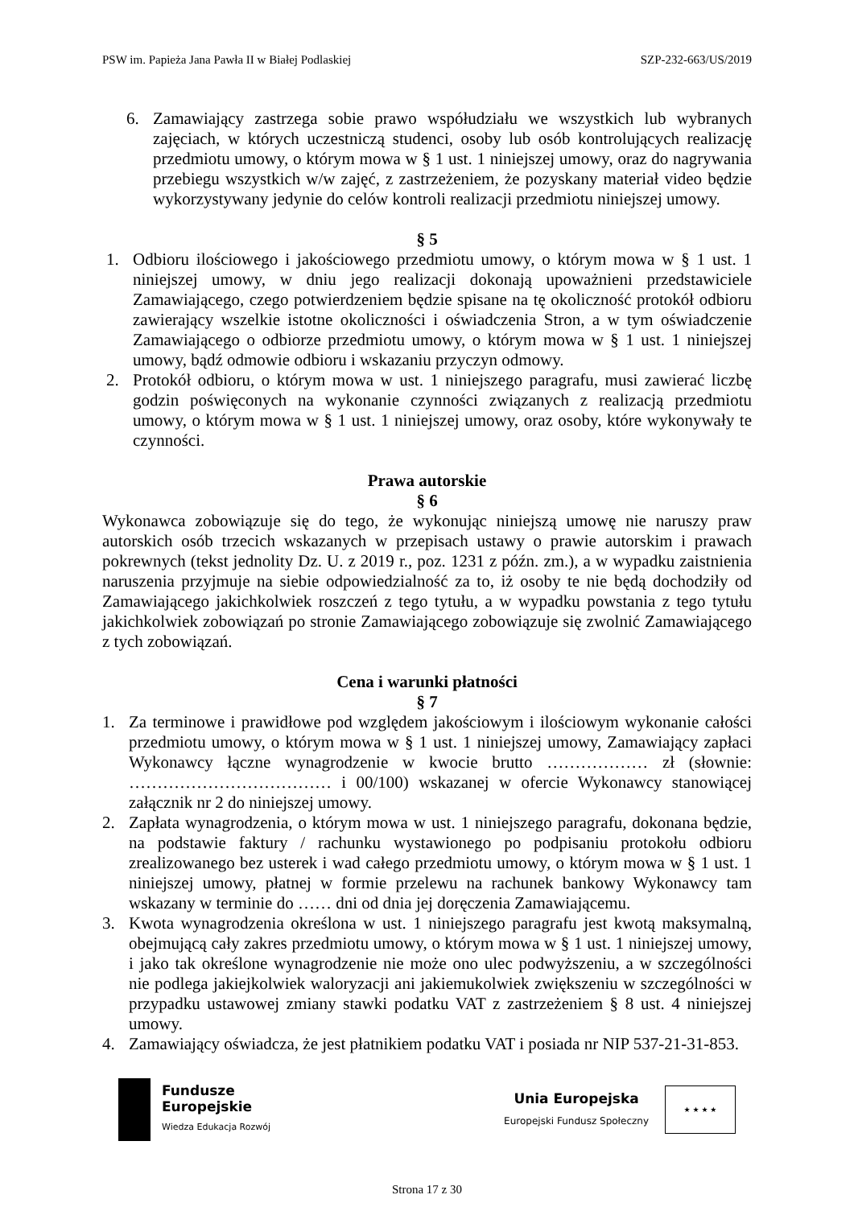PSW im. Papieża Jana Pawła II w Białej Podlaskiej SZP-232-663/US/2019
6. Zamawiający zastrzega sobie prawo współudziału we wszystkich lub wybranych zajęciach, w których uczestniczą studenci, osoby lub osób kontrolujących realizację przedmiotu umowy, o którym mowa w § 1 ust. 1 niniejszej umowy, oraz do nagrywania przebiegu wszystkich w/w zajęć, z zastrzeżeniem, że pozyskany materiał video będzie wykorzystywany jedynie do celów kontroli realizacji przedmiotu niniejszej umowy.
§ 5
1. Odbioru ilościowego i jakościowego przedmiotu umowy, o którym mowa w § 1 ust. 1 niniejszej umowy, w dniu jego realizacji dokonają upoważnieni przedstawiciele Zamawiającego, czego potwierdzeniem będzie spisane na tę okoliczność protokół odbioru zawierający wszelkie istotne okoliczności i oświadczenia Stron, a w tym oświadczenie Zamawiającego o odbiorze przedmiotu umowy, o którym mowa w § 1 ust. 1 niniejszej umowy, bądź odmowie odbioru i wskazaniu przyczyn odmowy.
2. Protokół odbioru, o którym mowa w ust. 1 niniejszego paragrafu, musi zawierać liczbę godzin poświęconych na wykonanie czynności związanych z realizacją przedmiotu umowy, o którym mowa w § 1 ust. 1 niniejszej umowy, oraz osoby, które wykonywały te czynności.
Prawa autorskie
§ 6
Wykonawca zobowiązuje się do tego, że wykonując niniejszą umowę nie naruszy praw autorskich osób trzecich wskazanych w przepisach ustawy o prawie autorskim i prawach pokrewnych (tekst jednolity Dz. U. z 2019 r., poz. 1231 z późn. zm.), a w wypadku zaistnienia naruszenia przyjmuje na siebie odpowiedzialność za to, iż osoby te nie będą dochodziły od Zamawiającego jakichkolwiek roszczeń z tego tytułu, a w wypadku powstania z tego tytułu jakichkolwiek zobowiązań po stronie Zamawiającego zobowiązuje się zwolnić Zamawiającego z tych zobowiązań.
Cena i warunki płatności
§ 7
1. Za terminowe i prawidłowe pod względem jakościowym i ilościowym wykonanie całości przedmiotu umowy, o którym mowa w § 1 ust. 1 niniejszej umowy, Zamawiający zapłaci Wykonawcy łączne wynagrodzenie w kwocie brutto ……………… zł (słownie: ……………………………… i 00/100) wskazanej w ofercie Wykonawcy stanowiącej załącznik nr 2 do niniejszej umowy.
2. Zapłata wynagrodzenia, o którym mowa w ust. 1 niniejszego paragrafu, dokonana będzie, na podstawie faktury / rachunku wystawionego po podpisaniu protokołu odbioru zrealizowanego bez usterek i wad całego przedmiotu umowy, o którym mowa w § 1 ust. 1 niniejszej umowy, płatnej w formie przelewu na rachunek bankowy Wykonawcy tam wskazany w terminie do …… dni od dnia jej doręczenia Zamawiającemu.
3. Kwota wynagrodzenia określona w ust. 1 niniejszego paragrafu jest kwotą maksymalną, obejmującą cały zakres przedmiotu umowy, o którym mowa w § 1 ust. 1 niniejszej umowy, i jako tak określone wynagrodzenie nie może ono ulec podwyższeniu, a w szczególności nie podlega jakiejkolwiek waloryzacji ani jakiemukolwiek zwiększeniu w szczególności w przypadku ustawowej zmiany stawki podatku VAT z zastrzeżeniem § 8 ust. 4 niniejszej umowy.
4. Zamawiający oświadcza, że jest płatnikiem podatku VAT i posiada nr NIP 537-21-31-853.
Fundusze
Europejskie
Wiedza Edukacja Rozwój
Unia Europejska
Europejski Fundusz Społeczny
★ ★ ★ ★
Strona 17 z 30